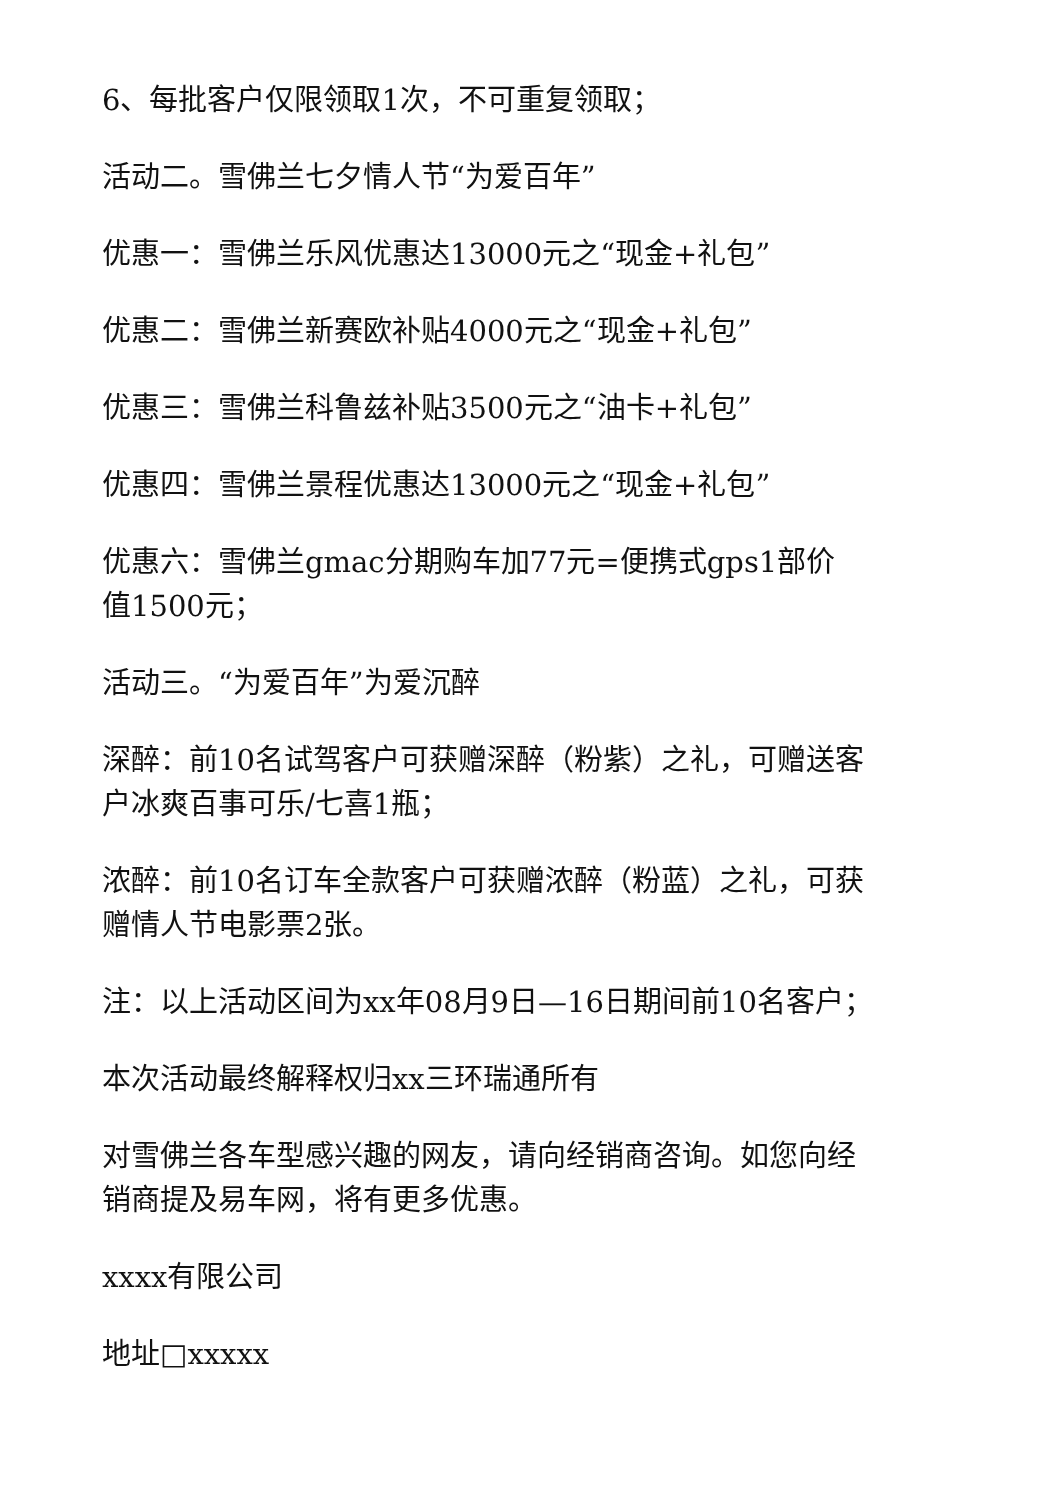6、每批客户仅限领取1次，不可重复领取；
活动二。雪佛兰七夕情人节“为爱百年”
优惠一：雪佛兰乐风优惠达13000元之“现金+礼包”
优惠二：雪佛兰新赛欧补贴4000元之“现金+礼包”
优惠三：雪佛兰科鲁兹补贴3500元之“油卡+礼包”
优惠四：雪佛兰景程优惠达13000元之“现金+礼包”
优惠六：雪佛兰gmac分期购车加77元=便携式gps1部价
值1500元；
活动三。“为爱百年”为爱沉醉
深醉：前10名试驾客户可获赠深醉（粉紫）之礼，可赠送客
户冰爽百事可乐/七喜1瓶；
浓醉：前10名订车全款客户可获赠浓醉（粉蓝）之礼，可获
赠情人节电影票2张。
注：以上活动区间为xx年08月9日—16日期间前10名客户；
本次活动最终解释权归xx三环瑞通所有
对雪佛兰各车型感兴趣的网友，请向经销商咨询。如您向经
销商提及易车网，将有更多优惠。
xxxx有限公司
地址□xxxxx